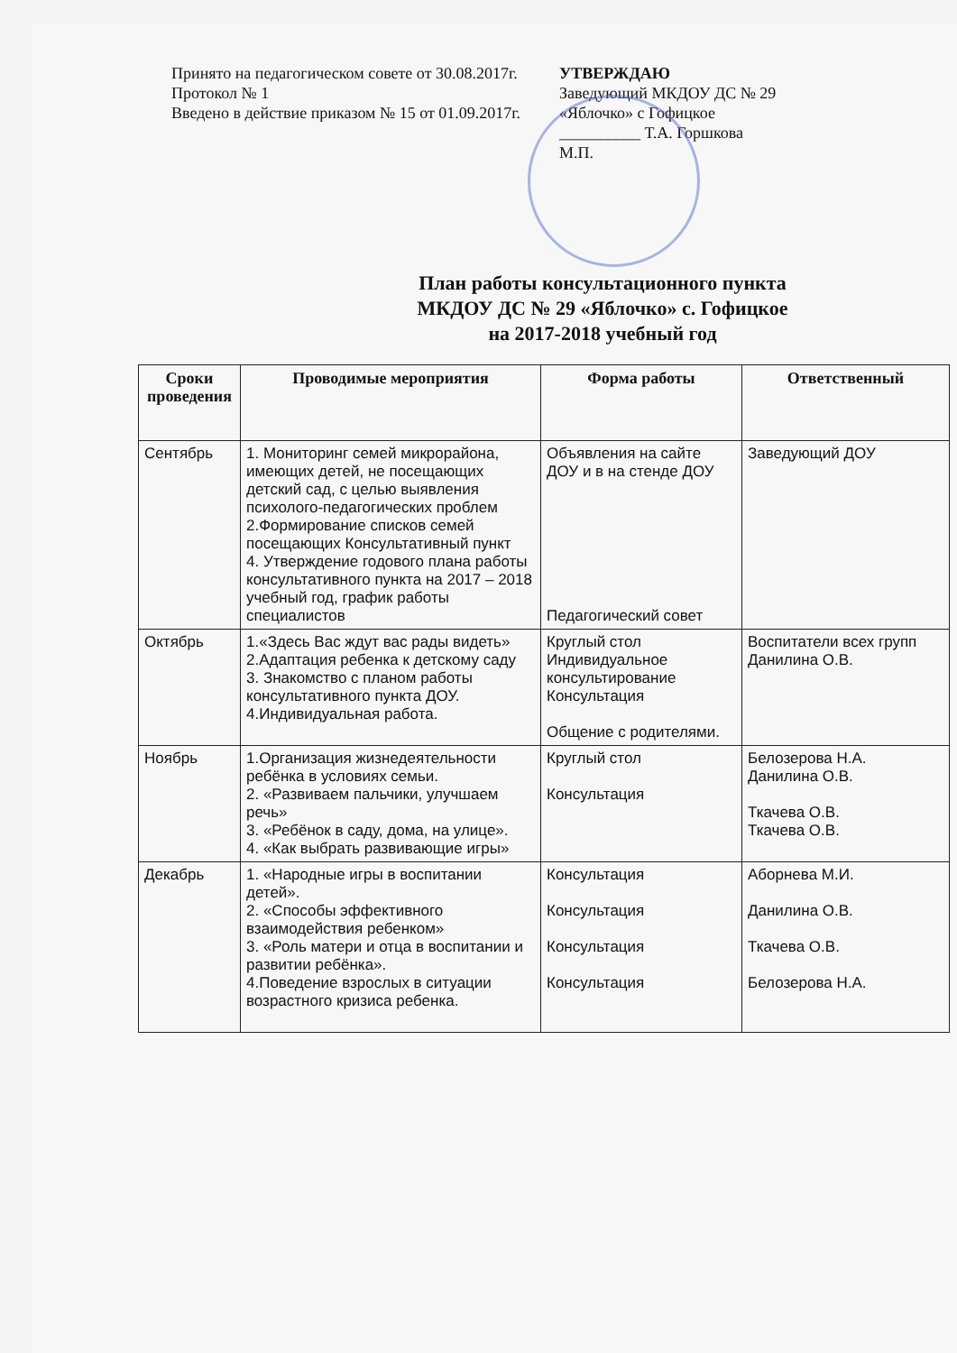Принято на педагогическом совете от 30.08.2017г.
Протокол № 1
Введено в действие приказом № 15 от 01.09.2017г.
УТВЕРЖДАЮ
Заведующий МКДОУ ДС № 29 «Яблочко» с Гофицкое
__________ Т.А. Горшкова
М.П.
План работы консультационного пункта
МКДОУ ДС № 29 «Яблочко» с. Гофицкое
на 2017-2018 учебный год
| Сроки проведения | Проводимые мероприятия | Форма работы | Ответственный |
| --- | --- | --- | --- |
| Сентябрь | 1. Мониторинг семей микрорайона, имеющих детей, не посещающих детский сад, с целью выявления психолого-педагогических проблем 2.Формирование списков семей посещающих Консультативный пункт 4. Утверждение годового плана работы консультативного пункта на 2017 – 2018 учебный год, график работы специалистов | Объявления на сайте ДОУ и в на стенде ДОУ Педагогический совет | Заведующий ДОУ |
| Октябрь | 1.«Здесь Вас ждут вас рады видеть» 2.Адаптация ребенка к детскому саду 3. Знакомство с планом работы консультативного пункта ДОУ. 4.Индивидуальная работа. | Круглый стол Индивидуальное консультирование Консультация Общение с родителями. | Воспитатели всех групп Данилина О.В. |
| Ноябрь | 1.Организация жизнедеятельности ребёнка в условиях семьи. 2. «Развиваем пальчики, улучшаем речь» 3. «Ребёнок в саду, дома, на улице». 4. «Как выбрать развивающие игры» | Круглый стол Консультация | Белозерова Н.А. Данилина О.В. Ткачева О.В. Ткачева О.В. |
| Декабрь | 1. «Народные игры в воспитании детей». 2. «Способы эффективного взаимодействия ребенком» 3. «Роль матери и отца в воспитании и развитии ребёнка». 4.Поведение взрослых в ситуации возрастного кризиса ребенка. | Консультация Консультация Консультация Консультация | Аборнева М.И. Данилина О.В. Ткачева О.В. Белозерова Н.А. |